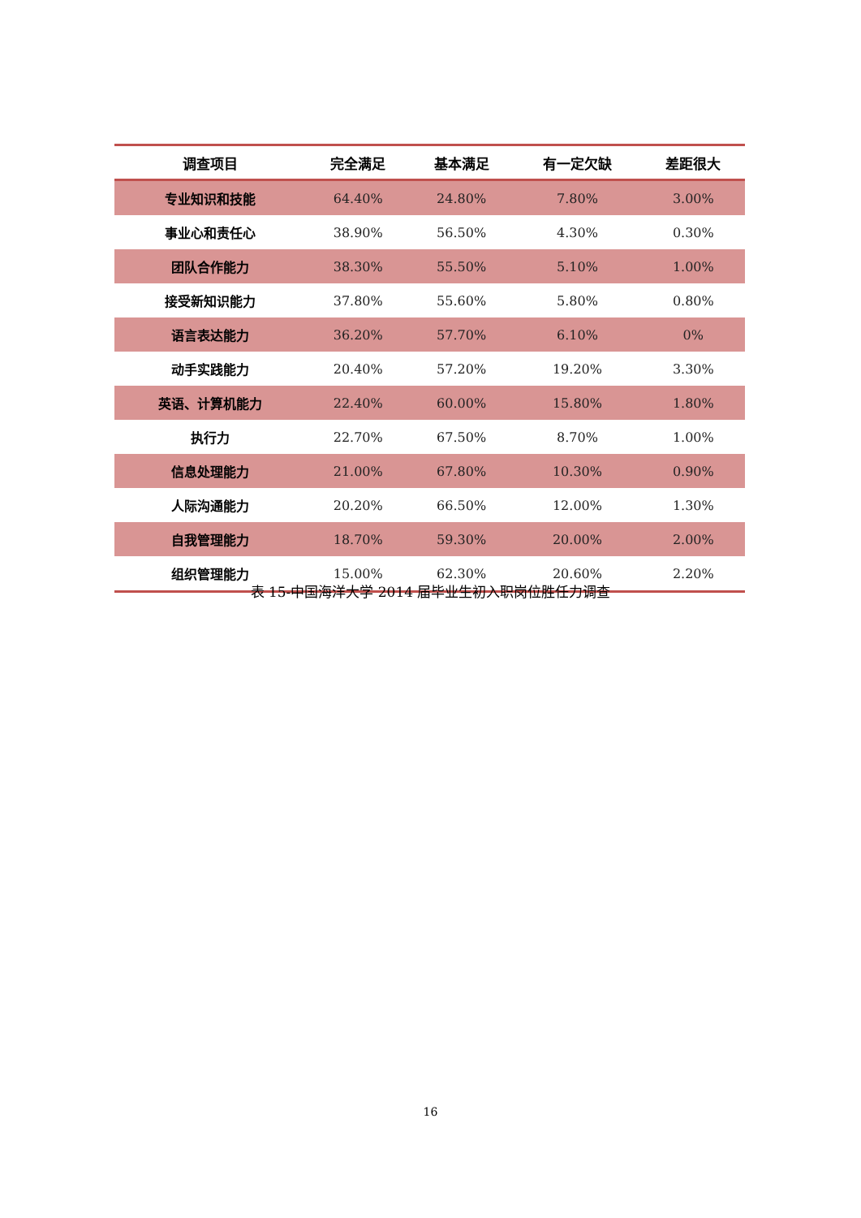| 调查项目 | 完全满足 | 基本满足 | 有一定欠缺 | 差距很大 |
| --- | --- | --- | --- | --- |
| 专业知识和技能 | 64.40% | 24.80% | 7.80% | 3.00% |
| 事业心和责任心 | 38.90% | 56.50% | 4.30% | 0.30% |
| 团队合作能力 | 38.30% | 55.50% | 5.10% | 1.00% |
| 接受新知识能力 | 37.80% | 55.60% | 5.80% | 0.80% |
| 语言表达能力 | 36.20% | 57.70% | 6.10% | 0% |
| 动手实践能力 | 20.40% | 57.20% | 19.20% | 3.30% |
| 英语、计算机能力 | 22.40% | 60.00% | 15.80% | 1.80% |
| 执行力 | 22.70% | 67.50% | 8.70% | 1.00% |
| 信息处理能力 | 21.00% | 67.80% | 10.30% | 0.90% |
| 人际沟通能力 | 20.20% | 66.50% | 12.00% | 1.30% |
| 自我管理能力 | 18.70% | 59.30% | 20.00% | 2.00% |
| 组织管理能力 | 15.00% | 62.30% | 20.60% | 2.20% |
表 15-中国海洋大学 2014 届毕业生初入职岗位胜任力调查
16